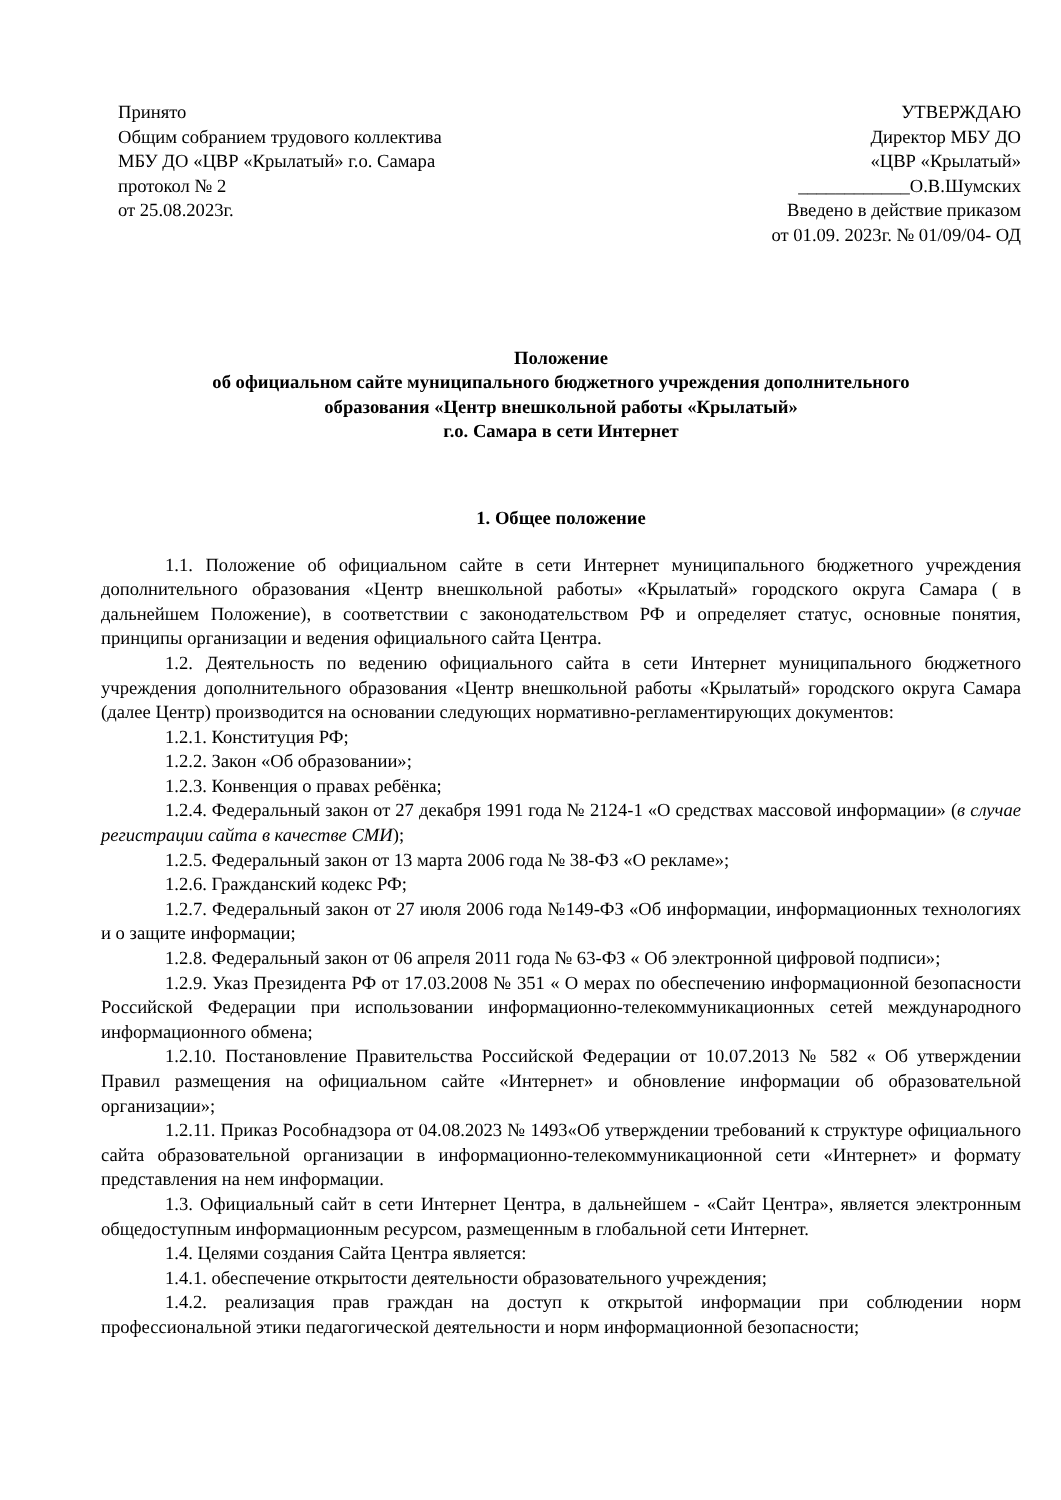Принято
Общим собранием трудового коллектива
МБУ ДО «ЦВР «Крылатый» г.о. Самара
протокол № 2
от 25.08.2023г.
УТВЕРЖДАЮ
Директор МБУ ДО
«ЦВР «Крылатый»
____________О.В.Шумских
Введено в действие приказом
от 01.09. 2023г. № 01/09/04- ОД
Положение
об официальном сайте муниципального бюджетного учреждения дополнительного
образования «Центр внешкольной работы «Крылатый»
г.о. Самара в сети Интернет
1. Общее положение
1.1. Положение об официальном сайте в сети Интернет муниципального бюджетного учреждения дополнительного образования «Центр внешкольной работы» «Крылатый» городского округа Самара ( в дальнейшем Положение), в соответствии с законодательством РФ и определяет статус, основные понятия, принципы организации и ведения официального сайта Центра.
1.2. Деятельность по ведению официального сайта в сети Интернет муниципального бюджетного учреждения дополнительного образования «Центр внешкольной работы «Крылатый» городского округа Самара (далее Центр) производится на основании следующих нормативно-регламентирующих документов:
1.2.1. Конституция РФ;
1.2.2. Закон «Об образовании»;
1.2.3. Конвенция о правах ребёнка;
1.2.4. Федеральный закон от 27 декабря 1991 года № 2124-1 «О средствах массовой информации» (в случае регистрации сайта в качестве СМИ);
1.2.5. Федеральный закон от 13 марта 2006 года № 38-ФЗ «О рекламе»;
1.2.6. Гражданский кодекс РФ;
1.2.7. Федеральный закон от 27 июля 2006 года №149-ФЗ «Об информации, информационных технологиях и о защите информации;
1.2.8. Федеральный закон от 06 апреля 2011 года № 63-ФЗ « Об электронной цифровой подписи»;
1.2.9. Указ Президента РФ от 17.03.2008 № 351 « О мерах по обеспечению информационной безопасности Российской Федерации при использовании информационно-телекоммуникационных сетей международного информационного обмена;
1.2.10. Постановление Правительства Российской Федерации от 10.07.2013 № 582 « Об утверждении Правил размещения на официальном сайте «Интернет» и обновление информации об образовательной организации»;
1.2.11. Приказ Рособнадзора от 04.08.2023 № 1493«Об утверждении требований к структуре официального сайта образовательной организации в информационно-телекоммуникационной сети «Интернет» и формату представления на нем информации.
1.3. Официальный сайт в сети Интернет Центра, в дальнейшем - «Сайт Центра», является электронным общедоступным информационным ресурсом, размещенным в глобальной сети Интернет.
1.4. Целями создания Сайта Центра является:
1.4.1. обеспечение открытости деятельности образовательного учреждения;
1.4.2. реализация прав граждан на доступ к открытой информации при соблюдении норм профессиональной этики педагогической деятельности и норм информационной безопасности;